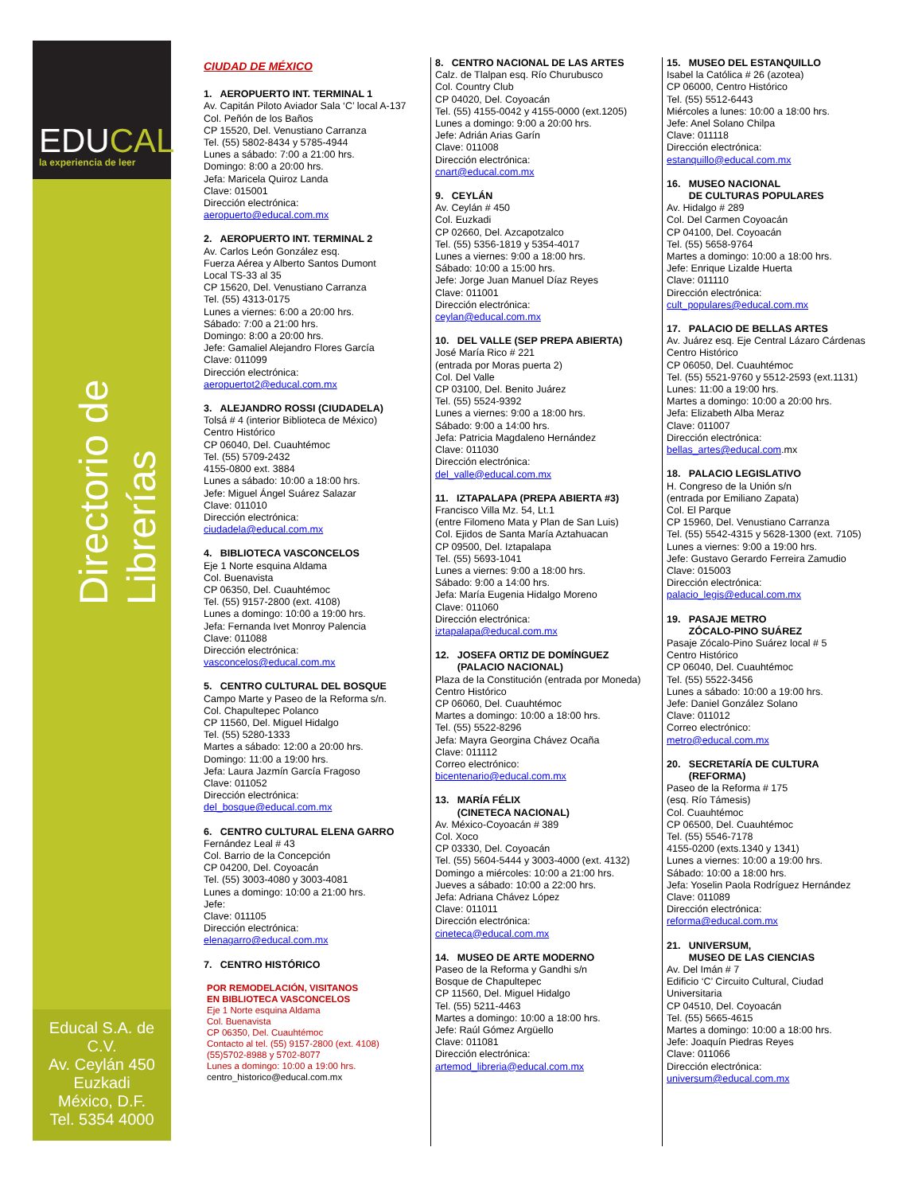EDUCAL la experiencia de leer
Directorio de Librerías
Educal S.A. de C.V.
Av. Ceylán 450
Euzkadi
México, D.F.
Tel. 5354 4000
CIUDAD DE MÉXICO
1. AEROPUERTO INT. TERMINAL 1
Av. Capitán Piloto Aviador Sala ‘C’ local A-137
Col. Peñón de los Baños
CP 15520, Del. Venustiano Carranza
Tel. (55) 5802-8434 y 5785-4944
Lunes a sábado: 7:00 a 21:00 hrs.
Domingo: 8:00 a 20:00 hrs.
Jefa: Maricela Quiroz Landa
Clave: 015001
Dirección electrónica:
aeropuerto@educal.com.mx
2. AEROPUERTO INT. TERMINAL 2
Av. Carlos León González esq.
Fuerza Aérea y Alberto Santos Dumont
Local TS-33 al 35
CP 15620, Del. Venustiano Carranza
Tel. (55) 4313-0175
Lunes a viernes: 6:00 a 20:00 hrs.
Sábado: 7:00 a 21:00 hrs.
Domingo: 8:00 a 20:00 hrs.
Jefe: Gamaliel Alejandro Flores García
Clave: 011099
Dirección electrónica:
aeropuertot2@educal.com.mx
3. ALEJANDRO ROSSI (CIUDADELA)
Tolsá # 4 (interior Biblioteca de México)
Centro Histórico
CP 06040, Del. Cuauhtémoc
Tel. (55) 5709-2432
4155-0800 ext. 3884
Lunes a sábado: 10:00 a 18:00 hrs.
Jefe: Miguel Ángel Suárez Salazar
Clave: 011010
Dirección electrónica:
ciudadela@educal.com.mx
4. BIBLIOTECA VASCONCELOS
Eje 1 Norte esquina Aldama
Col. Buenavista
CP 06350, Del. Cuauhtémoc
Tel. (55) 9157-2800 (ext. 4108)
Lunes a domingo: 10:00 a 19:00 hrs.
Jefa: Fernanda Ivet Monroy Palencia
Clave: 011088
Dirección electrónica:
vasconcelos@educal.com.mx
5. CENTRO CULTURAL DEL BOSQUE
Campo Marte y Paseo de la Reforma s/n.
Col. Chapultepec Polanco
CP 11560, Del. Miguel Hidalgo
Tel. (55) 5280-1333
Martes a sábado: 12:00 a 20:00 hrs.
Domingo: 11:00 a 19:00 hrs.
Jefa: Laura Jazmín García Fragoso
Clave: 011052
Dirección electrónica:
del_bosque@educal.com.mx
6. CENTRO CULTURAL ELENA GARRO
Fernández Leal # 43
Col. Barrio de la Concepción
CP 04200, Del. Coyoacán
Tel. (55) 3003-4080 y 3003-4081
Lunes a domingo: 10:00 a 21:00 hrs.
Jefe:
Clave: 011105
Dirección electrónica:
elenagarro@educal.com.mx
7. CENTRO HISTÓRICO
POR REMODELACIÓN, VISITANOS
EN BIBLIOTECA VASCONCELOS
Eje 1 Norte esquina Aldama
Col. Buenavista
CP 06350, Del. Cuauhtémoc
Contacto al tel. (55) 9157-2800 (ext. 4108)
(55)5702-8988 y 5702-8077
Lunes a domingo: 10:00 a 19:00 hrs.
centro_historico@educal.com.mx
8. CENTRO NACIONAL DE LAS ARTES
Calz. de Tlalpan esq. Río Churubusco
Col. Country Club
CP 04020, Del. Coyoacán
Tel. (55) 4155-0042 y 4155-0000 (ext.1205)
Lunes a domingo: 9:00 a 20:00 hrs.
Jefe: Adrián Arias Garín
Clave: 011008
Dirección electrónica:
cnart@educal.com.mx
9. CEYLÁN
Av. Ceylán # 450
Col. Euzkadi
CP 02660, Del. Azcapotzalco
Tel. (55) 5356-1819 y 5354-4017
Lunes a viernes: 9:00 a 18:00 hrs.
Sábado: 10:00 a 15:00 hrs.
Jefe: Jorge Juan Manuel Díaz Reyes
Clave: 011001
Dirección electrónica:
ceylan@educal.com.mx
10. DEL VALLE (SEP PREPA ABIERTA)
José María Rico # 221
(entrada por Moras puerta 2)
Col. Del Valle
CP 03100, Del. Benito Juárez
Tel. (55) 5524-9392
Lunes a viernes: 9:00 a 18:00 hrs.
Sábado: 9:00 a 14:00 hrs.
Jefa: Patricia Magdaleno Hernández
Clave: 011030
Dirección electrónica:
del_valle@educal.com.mx
11. IZTAPALAPA (PREPA ABIERTA #3)
Francisco Villa Mz. 54, Lt.1
(entre Filomeno Mata y Plan de San Luis)
Col. Ejidos de Santa María Aztahuacan
CP 09500, Del. Iztapalapa
Tel. (55) 5693-1041
Lunes a viernes: 9:00 a 18:00 hrs.
Sábado: 9:00 a 14:00 hrs.
Jefa: María Eugenia Hidalgo Moreno
Clave: 011060
Dirección electrónica:
iztapalapa@educal.com.mx
12. JOSEFA ORTIZ DE DOMÍNGUEZ
(PALACIO NACIONAL)
Plaza de la Constitución (entrada por Moneda)
Centro Histórico
CP 06060, Del. Cuauhtémoc
Martes a domingo: 10:00 a 18:00 hrs.
Tel. (55) 5522-8296
Jefa: Mayra Georgina Chávez Ocaña
Clave: 011112
Correo electrónico:
bicentenario@educal.com.mx
13. MARÍA FÉLIX
(CINETECA NACIONAL)
Av. México-Coyoacán # 389
Col. Xoco
CP 03330, Del. Coyoacán
Tel. (55) 5604-5444 y 3003-4000 (ext. 4132)
Domingo a miércoles: 10:00 a 21:00 hrs.
Jueves a sábado: 10:00 a 22:00 hrs.
Jefa: Adriana Chávez López
Clave: 011011
Dirección electrónica:
cineteca@educal.com.mx
14. MUSEO DE ARTE MODERNO
Paseo de la Reforma y Gandhi s/n
Bosque de Chapultepec
CP 11560, Del. Miguel Hidalgo
Tel. (55) 5211-4463
Martes a domingo: 10:00 a 18:00 hrs.
Jefe: Raúl Gómez Argüello
Clave: 011081
Dirección electrónica:
artemod_libreria@educal.com.mx
15. MUSEO DEL ESTANQUILLO
Isabel la Católica # 26 (azotea)
CP 06000, Centro Histórico
Tel. (55) 5512-6443
Miércoles a lunes: 10:00 a 18:00 hrs.
Jefe: Anel Solano Chilpa
Clave: 011118
Dirección electrónica:
estanquillo@educal.com.mx
16. MUSEO NACIONAL
DE CULTURAS POPULARES
Av. Hidalgo # 289
Col. Del Carmen Coyoacán
CP 04100, Del. Coyoacán
Tel. (55) 5658-9764
Martes a domingo: 10:00 a 18:00 hrs.
Jefe: Enrique Lizalde Huerta
Clave: 011110
Dirección electrónica:
cult_populares@educal.com.mx
17. PALACIO DE BELLAS ARTES
Av. Juárez esq. Eje Central Lázaro Cárdenas
Centro Histórico
CP 06050, Del. Cuauhtémoc
Tel. (55) 5521-9760 y 5512-2593 (ext.1131)
Lunes: 11:00 a 19:00 hrs.
Martes a domingo: 10:00 a 20:00 hrs.
Jefa: Elizabeth Alba Meraz
Clave: 011007
Dirección electrónica:
bellas_artes@educal.com.mx
18. PALACIO LEGISLATIVO
H. Congreso de la Unión s/n
(entrada por Emiliano Zapata)
Col. El Parque
CP 15960, Del. Venustiano Carranza
Tel. (55) 5542-4315 y 5628-1300 (ext. 7105)
Lunes a viernes: 9:00 a 19:00 hrs.
Jefe: Gustavo Gerardo Ferreira Zamudio
Clave: 015003
Dirección electrónica:
palacio_legis@educal.com.mx
19. PASAJE METRO
ZÓCALO-PINO SUÁREZ
Pasaje Zócalo-Pino Suárez local # 5
Centro Histórico
CP 06040, Del. Cuauhtémoc
Tel. (55) 5522-3456
Lunes a sábado: 10:00 a 19:00 hrs.
Jefe: Daniel González Solano
Clave: 011012
Correo electrónico:
metro@educal.com.mx
20. SECRETARÍA DE CULTURA
(REFORMA)
Paseo de la Reforma # 175
(esq. Río Támesis)
Col. Cuauhtémoc
CP 06500, Del. Cuauhtémoc
Tel. (55) 5546-7178
4155-0200 (exts.1340 y 1341)
Lunes a viernes: 10:00 a 19:00 hrs.
Sábado: 10:00 a 18:00 hrs.
Jefa: Yoselin Paola Rodríguez Hernández
Clave: 011089
Dirección electrónica:
reforma@educal.com.mx
21. UNIVERSUM,
MUSEO DE LAS CIENCIAS
Av. Del Imán # 7
Edificio ‘C’ Circuito Cultural, Ciudad
Universitaria
CP 04510, Del. Coyoacán
Tel. (55) 5665-4615
Martes a domingo: 10:00 a 18:00 hrs.
Jefe: Joaquín Piedras Reyes
Clave: 011066
Dirección electrónica:
universum@educal.com.mx